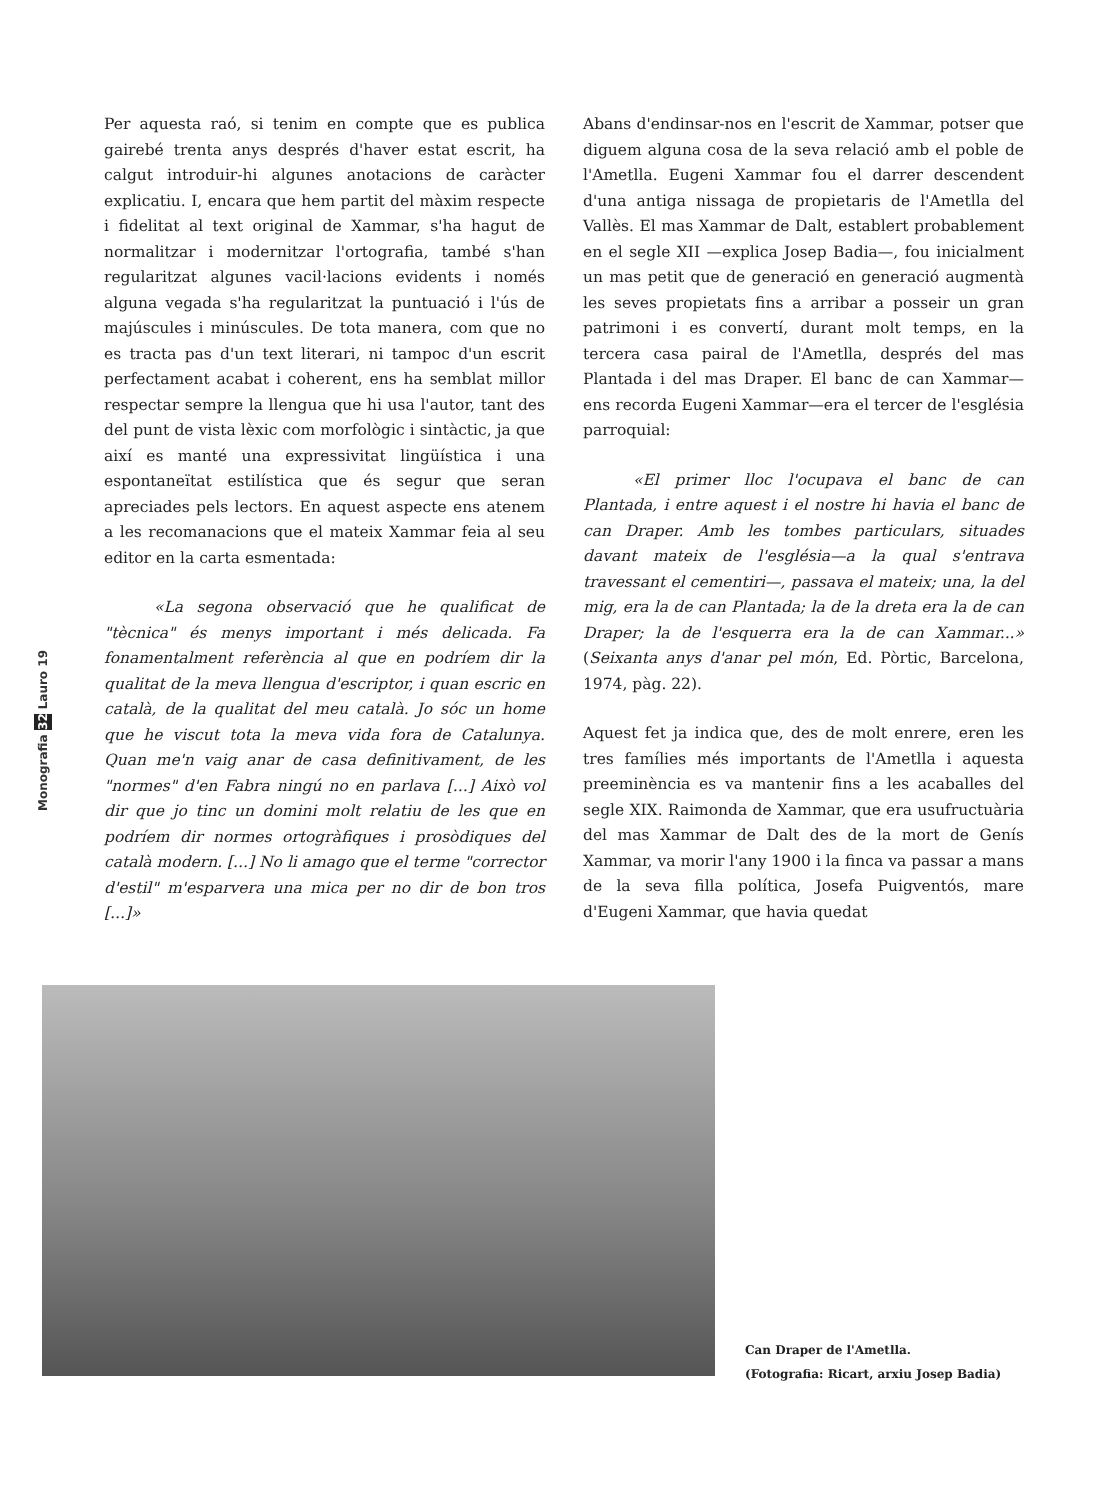Per aquesta raó, si tenim en compte que es publica gairebé trenta anys després d'haver estat escrit, ha calgut introduir-hi algunes anotacions de caràcter explicatiu. I, encara que hem partit del màxim respecte i fidelitat al text original de Xammar, s'ha hagut de normalitzar i modernitzar l'ortografia, també s'han regularitzat algunes vacil·lacions evidents i només alguna vegada s'ha regularitzat la puntuació i l'ús de majúscules i minúscules. De tota manera, com que no es tracta pas d'un text literari, ni tampoc d'un escrit perfectament acabat i coherent, ens ha semblat millor respectar sempre la llengua que hi usa l'autor, tant des del punt de vista lèxic com morfològic i sintàctic, ja que així es manté una expressivitat lingüística i una espontaneïtat estilística que és segur que seran apreciades pels lectors. En aquest aspecte ens atenem a les recomanacions que el mateix Xammar feia al seu editor en la carta esmentada:
«La segona observació que he qualificat de "tècnica" és menys important i més delicada. Fa fonamentalment referència al que en podríem dir la qualitat de la meva llengua d'escriptor, i quan escric en català, de la qualitat del meu català. Jo sóc un home que he viscut tota la meva vida fora de Catalunya. Quan me'n vaig anar de casa definitivament, de les "normes" d'en Fabra ningú no en parlava [...] Això vol dir que jo tinc un domini molt relatiu de les que en podríem dir normes ortogràfiques i prosòdiques del català modern. [...] No li amago que el terme "corrector d'estil" m'esparvera una mica per no dir de bon tros [...]»
Abans d'endinsar-nos en l'escrit de Xammar, potser que diguem alguna cosa de la seva relació amb el poble de l'Ametlla. Eugeni Xammar fou el darrer descendent d'una antiga nissaga de propietaris de l'Ametlla del Vallès. El mas Xammar de Dalt, establert probablement en el segle XII —explica Josep Badia—, fou inicialment un mas petit que de generació en generació augmentà les seves propietats fins a arribar a posseir un gran patrimoni i es convertí, durant molt temps, en la tercera casa pairal de l'Ametlla, després del mas Plantada i del mas Draper. El banc de can Xammar—ens recorda Eugeni Xammar—era el tercer de l'església parroquial:
«El primer lloc l'ocupava el banc de can Plantada, i entre aquest i el nostre hi havia el banc de can Draper. Amb les tombes particulars, situades davant mateix de l'església—a la qual s'entrava travessant el cementiri—, passava el mateix; una, la del mig, era la de can Plantada; la de la dreta era la de can Draper; la de l'esquerra era la de can Xammar...» (Seixanta anys d'anar pel món, Ed. Pòrtic, Barcelona, 1974, pàg. 22).
Aquest fet ja indica que, des de molt enrere, eren les tres famílies més importants de l'Ametlla i aquesta preeminència es va mantenir fins a les acaballes del segle XIX. Raimonda de Xammar, que era usufructuària del mas Xammar de Dalt des de la mort de Genís Xammar, va morir l'any 1900 i la finca va passar a mans de la seva filla política, Josefa Puigventós, mare d'Eugeni Xammar, que havia quedat
Monografia 32 Lauro 19
Can Draper de l'Ametlla.
(Fotografia: Ricart, arxiu Josep Badia)